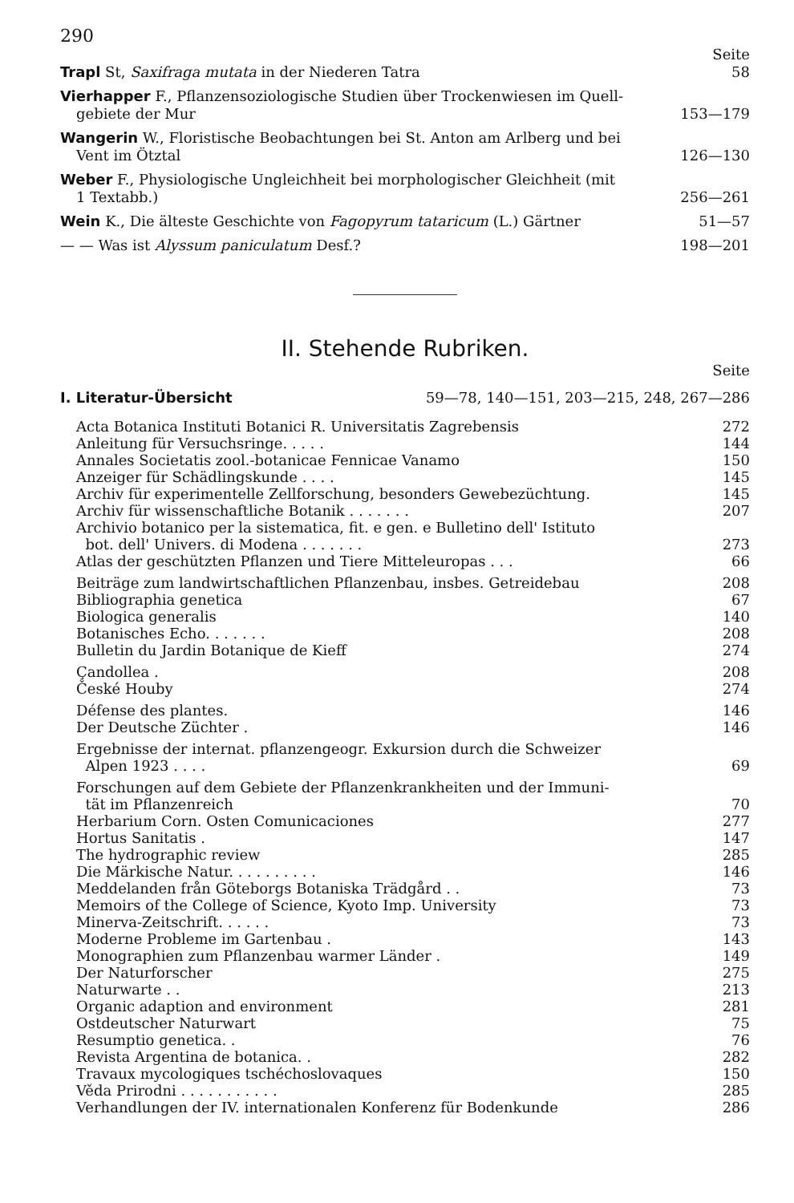290
Seite
Trapl St, Saxifraga mutata in der Niederen Tatra 58
Vierhapper F., Pflanzensoziologische Studien über Trockenwiesen im Quell-
gebiete der Mur 153—179
Wangerin W., Floristische Beobachtungen bei St. Anton am Arlberg und bei
Vent im Ötztal 126—130
Weber F., Physiologische Ungleichheit bei morphologischer Gleichheit (mit
1 Textabb.) 256—261
Wein K., Die älteste Geschichte von Fagopyrum tataricum (L.) Gärtner 51—57
— — Was ist Alyssum paniculatum Desf.? 198—201
II. Stehende Rubriken.
Seite
I. Literatur-Übersicht 59—78, 140—151, 203—215, 248, 267—286
Acta Botanica Instituti Botanici R. Universitatis Zagrebensis 272
Anleitung für Versuchsringe. . . . . 144
Annales Societatis zool.-botanicae Fennicae Vanamo 150
Anzeiger für Schädlingskunde . . . . 145
Archiv für experimentelle Zellforschung, besonders Gewebezüchtung. 145
Archiv für wissenschaftliche Botanik . . . . . . . 207
Archivio botanico per la sistematica, fit. e gen. e Bulletino dell' Istituto
bot. dell' Univers. di Modena . . . . . . . 273
Atlas der geschützten Pflanzen und Tiere Mitteleuropas . . . 66
Beiträge zum landwirtschaftlichen Pflanzenbau, insbes. Getreidebau 208
Bibliographia genetica 67
Biologica generalis 140
Botanisches Echo. . . . . . . 208
Bulletin du Jardin Botanique de Kieff 274
Çandollea . 208
České Houby 274
Défense des plantes. 146
Der Deutsche Züchter . 146
Ergebnisse der internat. pflanzengeogr. Exkursion durch die Schweizer
Alpen 1923 . . . . 69
Forschungen auf dem Gebiete der Pflanzenkrankheiten und der Immuni-
tät im Pflanzenreich 70
Herbarium Corn. Osten Comunicaciones 277
Hortus Sanitatis . 147
The hydrographic review 285
Die Märkische Natur. . . . . . . . . . 146
Meddelanden från Göteborgs Botaniska Trädgård . . 73
Memoirs of the College of Science, Kyoto Imp. University 73
Minerva-Zeitschrift. . . . . . 73
Moderne Probleme im Gartenbau . 143
Monographien zum Pflanzenbau warmer Länder . 149
Der Naturforscher 275
Naturwarte . . 213
Organic adaption and environment 281
Ostdeutscher Naturwart 75
Resumptio genetica. . 76
Revista Argentina de botanica. . 282
Travaux mycologiques tschéchoslovaques 150
Věda Prirodni . . . . . . . . . . . 285
Verhandlungen der IV. internationalen Konferenz für Bodenkunde 286